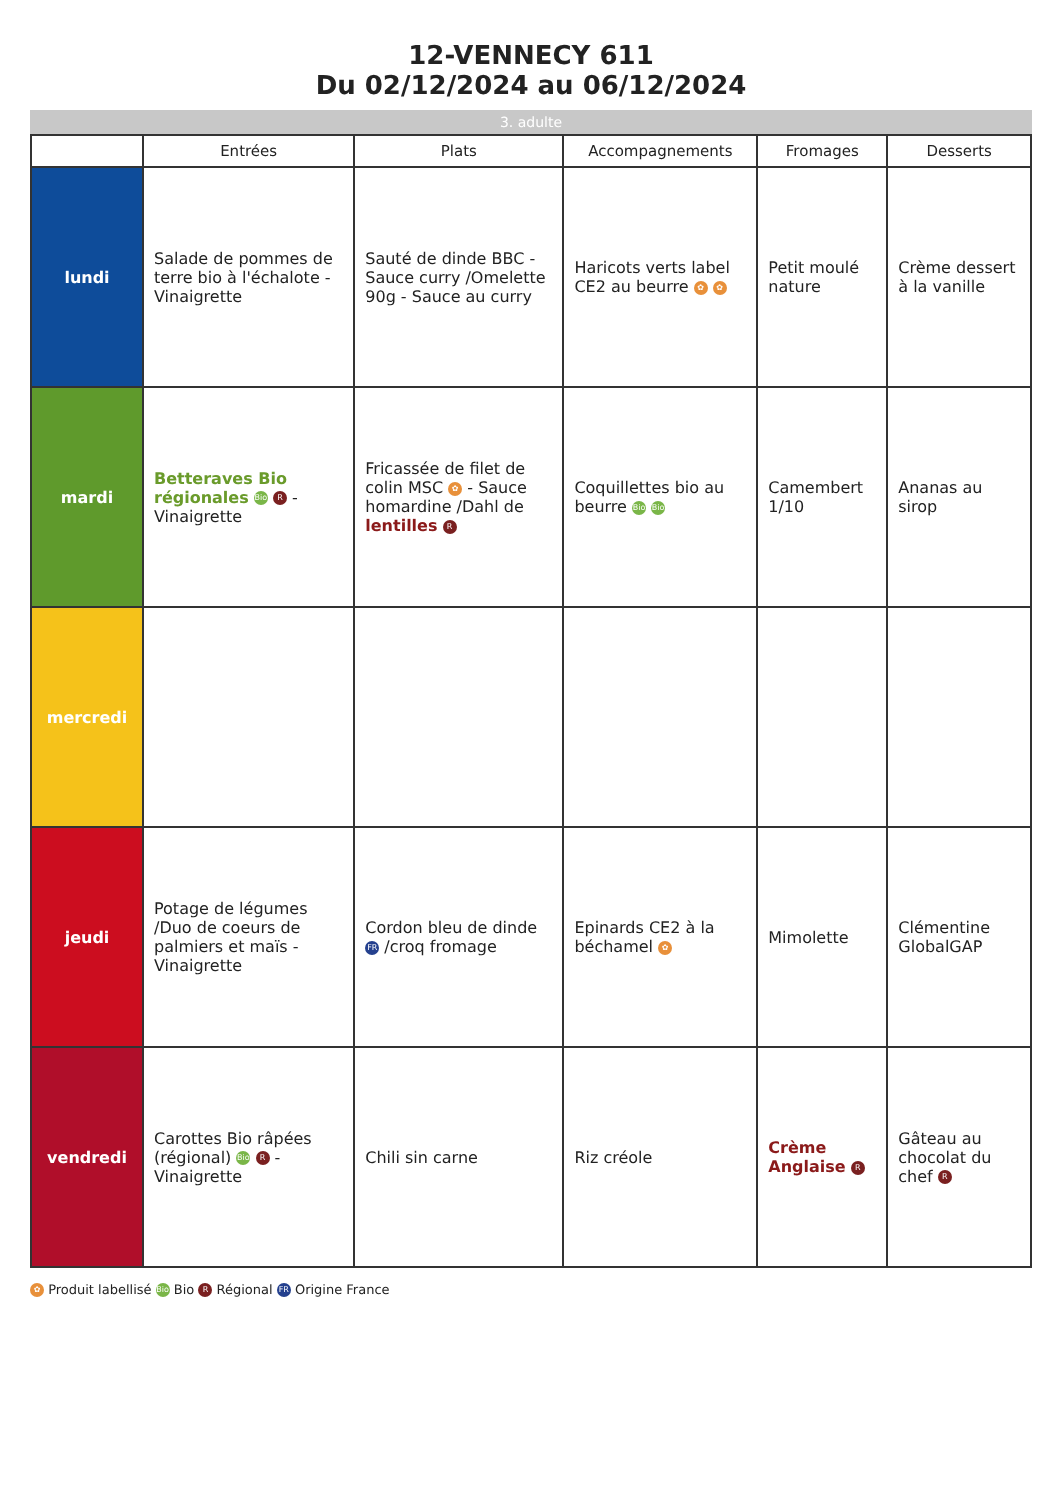12-VENNECY 611
Du 02/12/2024 au 06/12/2024
3. adulte
| | Entrées | Plats | Accompagnements | Fromages | Desserts |
| --- | --- | --- | --- | --- | --- |
| lundi | Salade de pommes de terre bio à l'échalote - Vinaigrette | Sauté de dinde BBC - Sauce curry /Omelette 90g - Sauce au curry | Haricots verts label CE2 au beurre ✿ ✿ | Petit moulé nature | Crème dessert à la vanille |
| mardi | Betteraves Bio régionales Bio R - Vinaigrette | Fricassée de filet de colin MSC ✿ - Sauce homardine /Dahl de lentilles R | Coquillettes bio au beurre Bio Bio | Camembert 1/10 | Ananas au sirop |
| mercredi | | | | | |
| jeudi | Potage de légumes /Duo de coeurs de palmiers et maïs - Vinaigrette | Cordon bleu de dinde FR /croq fromage | Epinards CE2 à la béchamel ✿ | Mimolette | Clémentine GlobalGAP |
| vendredi | Carottes Bio râpées (régional) Bio R - Vinaigrette | Chili sin carne | Riz créole | Crème Anglaise R | Gâteau au chocolat du chef R |
✿ Produit labellisé Bio Bio R Régional FR Origine France